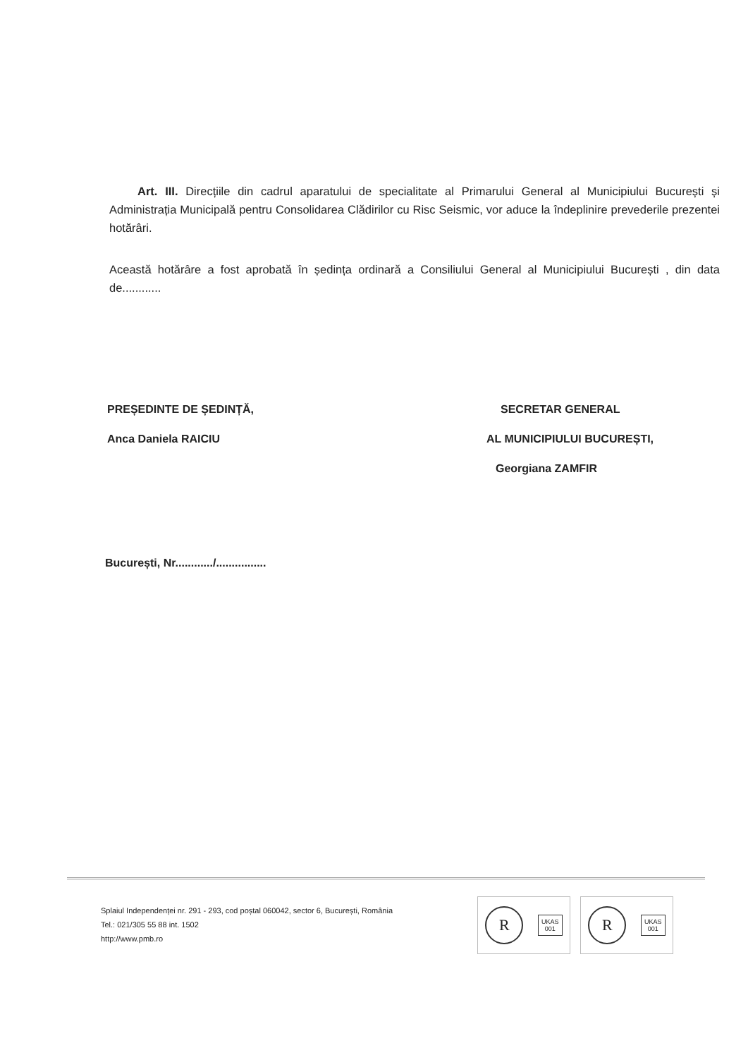Art. III. Direcțiile din cadrul aparatului de specialitate al Primarului General al Municipiului București și Administrația Municipală pentru Consolidarea Clădirilor cu Risc Seismic, vor aduce la îndeplinire prevederile prezentei hotărâri.
Această hotărâre a fost aprobată în ședința ordinară a Consiliului General al Municipiului București , din data de............
PREȘEDINTE DE ȘEDINȚĂ,
Anca Daniela RAICIU
SECRETAR GENERAL
AL MUNICIPIULUI BUCUREȘTI,
Georgiana ZAMFIR
București, Nr............/................
Splaiul Independenței nr. 291 - 293, cod poștal 060042, sector 6, București, România
Tel.: 021/305 55 88 int. 1502
http://www.pmb.ro
R
UKAS
001
R
UKAS
001